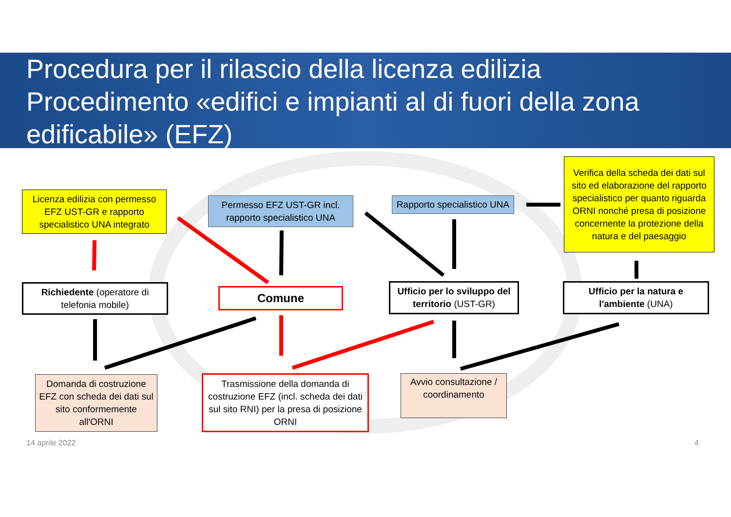Procedura per il rilascio della licenza edilizia
Procedimento «edifici e impianti al di fuori della zona edificabile» (EFZ)
Licenza edilizia con permesso EFZ UST-GR e rapporto specialistico UNA integrato
Permesso EFZ UST-GR incl. rapporto specialistico UNA
Rapporto specialistico UNA
Verifica della scheda dei dati sul sito ed elaborazione del rapporto specialistico per quanto riguarda ORNI nonché presa di posizione concernente la protezione della natura e del paesaggio
Richiedente (operatore di telefonia mobile)
Comune
Ufficio per lo sviluppo del territorio (UST-GR)
Ufficio per la natura e l'ambiente (UNA)
Domanda di costruzione EFZ con scheda dei dati sul sito conformemente all'ORNI
Trasmissione della domanda di costruzione EFZ (incl. scheda dei dati sul sito RNI) per la presa di posizione ORNI
Avvio consultazione / coordinamento
14 aprile 2022 4